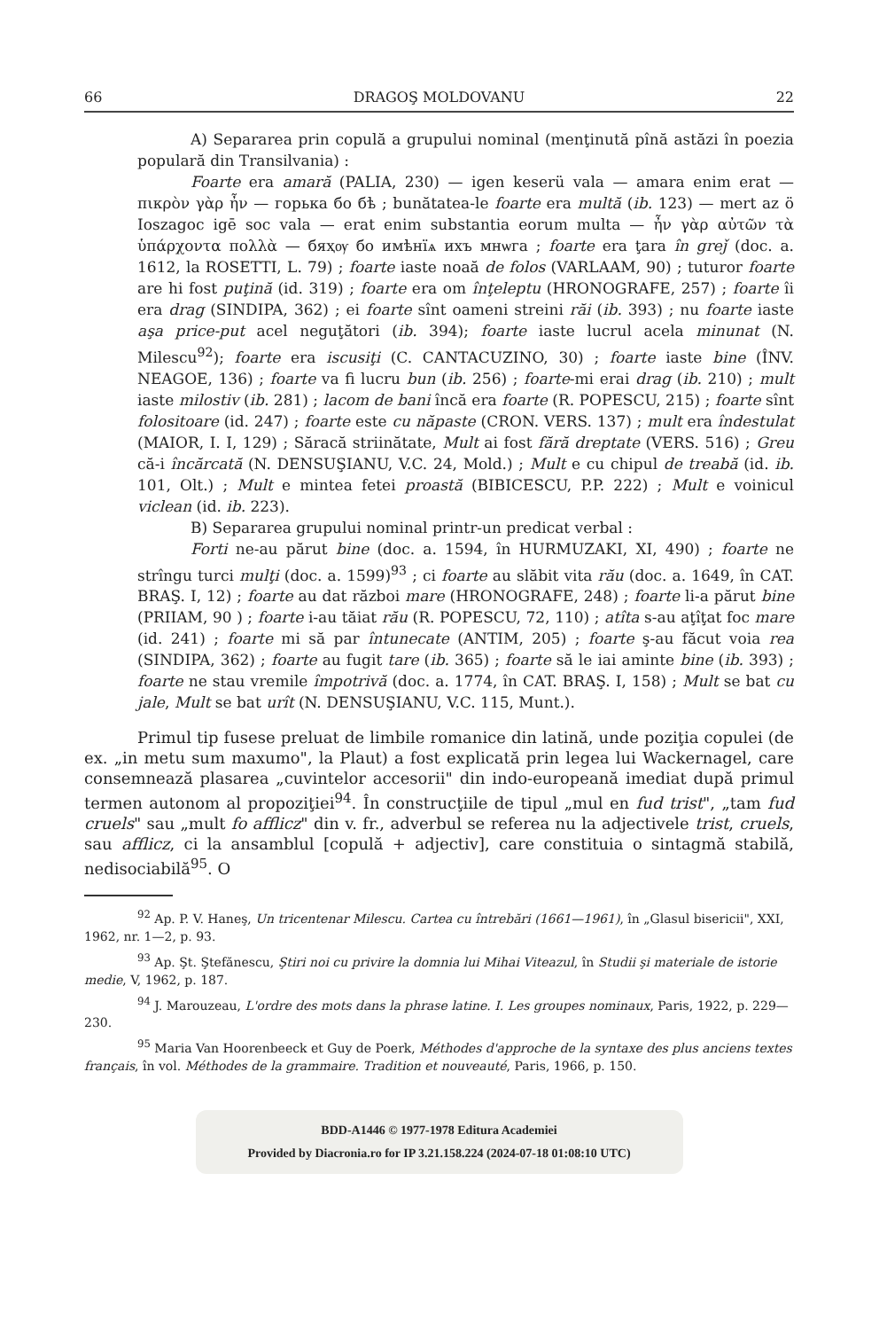66 DRAGOŞ MOLDOVANU 22
A) Separarea prin copulă a grupului nominal (menţinută pînă astăzi în poezia populară din Transilvania) :
Foarte era amară (PALIA, 230) — igen keserü vala — amara enim erat — πικρὸν γὰρ ἦν — горька бо бѣ ; bunătatea-le foarte era multă (ib. 123) — mert az ö Ioszagoc igē soc vala — erat enim substantia eorum multa — ἦν γὰρ αὐτῶν τὰ ὑπάρχοντα πολλὰ — бяҳѹ бо имѣнїѧ ихъ мнѡга ; foarte era ţara în greǰ (doc. a. 1612, la ROSETTI, L. 79) ; foarte iaste noaă de folos (VARLAAM, 90) ; tuturor foarte are hi fost puţină (id. 319) ; foarte era om înţeleptu (HRONOGRAFE, 257) ; foarte îi era drag (SINDIPA, 362) ; ei foarte sînt oameni streini răi (ib. 393) ; nu foarte iaste aşa price-put acel neguţători (ib. 394); foarte iaste lucrul acela minunat (N. Milescu<sup>92</sup>); foarte era iscusiţi (C. CANTACUZINO, 30) ; foarte iaste bine (ÎNV. NEAGOE, 136) ; foarte va fi lucru bun (ib. 256) ; foarte-mi erai drag (ib. 210) ; mult iaste milostiv (ib. 281) ; lacom de bani încă era foarte (R. POPESCU, 215) ; foarte sînt folositoare (id. 247) ; foarte este cu năpaste (CRON. VERS. 137) ; mult era îndestulat (MAIOR, I. I, 129) ; Săracă striinătate, Mult ai fost fără dreptate (VERS. 516) ; Greu că-i încărcată (N. DENSUŞIANU, V.C. 24, Mold.) ; Mult e cu chipul de treabă (id. ib. 101, Olt.) ; Mult e mintea fetei proastă (BIBICESCU, P.P. 222) ; Mult e voinicul viclean (id. ib. 223).
B) Separarea grupului nominal printr-un predicat verbal :
Forti ne-au părut bine (doc. a. 1594, în HURMUZAKI, XI, 490) ; foarte ne strîngu turci mulţi (doc. a. 1599)<sup>93</sup> ; ci foarte au slăbit vita rău (doc. a. 1649, în CAT. BRAŞ. I, 12) ; foarte au dat război mare (HRONOGRAFE, 248) ; foarte li-a părut bine (PRIIAM, 90 ) ; foarte i-au tăiat rău (R. POPESCU, 72, 110) ; atîta s-au aţîţat foc mare (id. 241) ; foarte mi să par întunecate (ANTIM, 205) ; foarte ş-au făcut voia rea (SINDIPA, 362) ; foarte au fugit tare (ib. 365) ; foarte să le iai aminte bine (ib. 393) ; foarte ne stau vremile împotrivă (doc. a. 1774, în CAT. BRAŞ. I, 158) ; Mult se bat cu jale, Mult se bat urît (N. DENSUŞIANU, V.C. 115, Munt.).
Primul tip fusese preluat de limbile romanice din latină, unde poziţia copulei (de ex. „in metu sum maxumo", la Plaut) a fost explicată prin legea lui Wackernagel, care consemnează plasarea „cuvintelor accesorii" din indo-europeană imediat după primul termen autonom al propoziţiei<sup>94</sup>. În construcţiile de tipul „mul en fud trist", „tam fud cruels" sau „mult fo afflicz" din v. fr., adverbul se referea nu la adjectivele trist, cruels, sau afflicz, ci la ansamblul [copulă + adjectiv], care constituia o sintagmă stabilă, nedisociabilă<sup>95</sup>. O
<sup>92</sup> Ap. P. V. Haneş, Un tricentenar Milescu. Cartea cu întrebări (1661—1961), în „Glasul bisericii", XXI, 1962, nr. 1—2, p. 93.
<sup>93</sup> Ap. Şt. Ştefănescu, Ştiri noi cu privire la domnia lui Mihai Viteazul, în Studii şi materiale de istorie medie, V, 1962, p. 187.
<sup>94</sup> J. Marouzeau, L'ordre des mots dans la phrase latine. I. Les groupes nominaux, Paris, 1922, p. 229—230.
<sup>95</sup> Maria Van Hoorenbeeck et Guy de Poerk, Méthodes d'approche de la syntaxe des plus anciens textes français, în vol. Méthodes de la grammaire. Tradition et nouveauté, Paris, 1966, p. 150.
BDD-A1446 © 1977-1978 Editura Academiei
Provided by Diacronia.ro for IP 3.21.158.224 (2024-07-18 01:08:10 UTC)